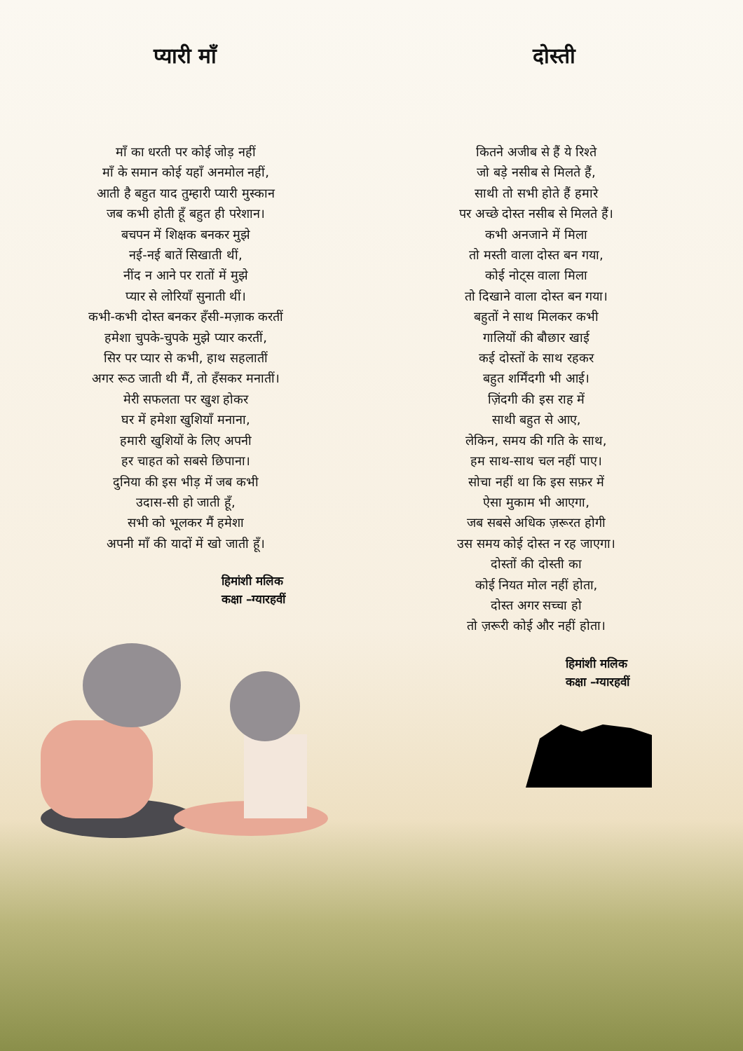प्यारी माँ
माँ का धरती पर कोई जोड़ नहीं
माँ के समान कोई यहाँ अनमोल नहीं,
आती है बहुत याद तुम्हारी प्यारी मुस्कान
जब कभी होती हूँ बहुत ही परेशान।
बचपन में शिक्षक बनकर मुझे
नई-नई बातें सिखाती थीं,
नींद न आने पर रातों में मुझे
प्यार से लोरियाँ सुनाती थीं।
कभी-कभी दोस्त बनकर हँसी-मज़ाक करतीं
हमेशा चुपके-चुपके मुझे प्यार करतीं,
सिर पर प्यार से कभी, हाथ सहलातीं
अगर रूठ जाती थी मैं, तो हँसकर मनातीं।
मेरी सफलता पर खुश होकर
घर में हमेशा खुशियाँ मनाना,
हमारी खुशियों के लिए अपनी
हर चाहत को सबसे छिपाना।
दुनिया की इस भीड़ में जब कभी
उदास-सी हो जाती हूँ,
सभी को भूलकर मैं हमेशा
अपनी माँ की यादों में खो जाती हूँ।
हिमांशी मलिक
कक्षा –ग्यारहवीं
दोस्ती
कितने अजीब से हैं ये रिश्ते
जो बड़े नसीब से मिलते हैं,
साथी तो सभी होते हैं हमारे
पर अच्छे दोस्त नसीब से मिलते हैं।
कभी अनजाने में मिला
तो मस्ती वाला दोस्त बन गया,
कोई नोट्स वाला मिला
तो दिखाने वाला दोस्त बन गया।
बहुतों ने साथ मिलकर कभी
गालियों की बौछार खाई
कई दोस्तों के साथ रहकर
बहुत शर्मिंदगी भी आई।
ज़िंदगी की इस राह में
साथी बहुत से आए,
लेकिन, समय की गति के साथ,
हम साथ-साथ चल नहीं पाए।
सोचा नहीं था कि इस सफ़र में
ऐसा मुकाम भी आएगा,
जब सबसे अधिक ज़रूरत होगी
उस समय कोई दोस्त न रह जाएगा।
दोस्तों की दोस्ती का
कोई नियत मोल नहीं होता,
दोस्त अगर सच्चा हो
तो ज़रूरी कोई और नहीं होता।
हिमांशी मलिक
कक्षा –ग्यारहवीं